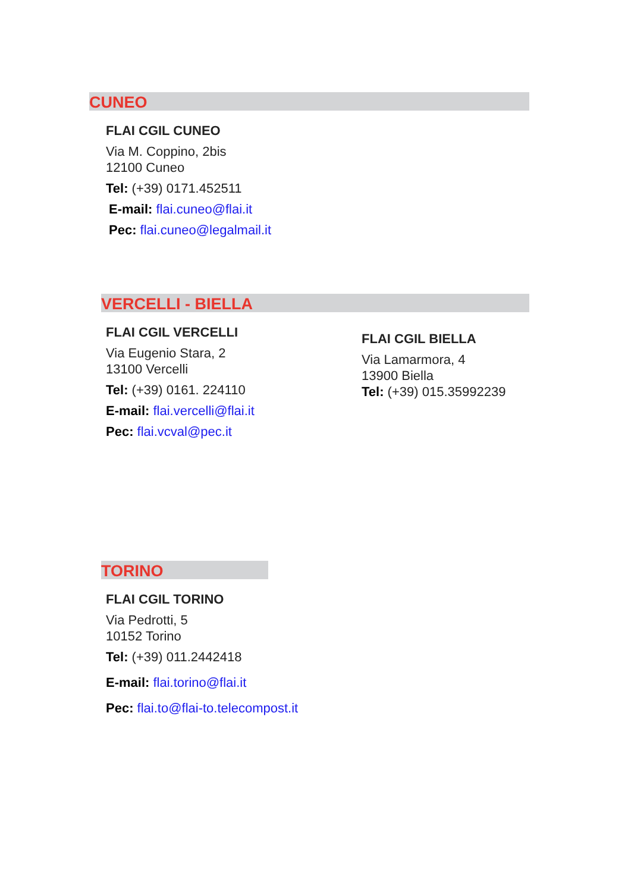CUNEO
FLAI CGIL CUNEO
Via M. Coppino, 2bis
12100 Cuneo
Tel: (+39) 0171.452511
E-mail: flai.cuneo@flai.it
Pec: flai.cuneo@legalmail.it
VERCELLI - BIELLA
FLAI CGIL VERCELLI
Via Eugenio Stara, 2
13100 Vercelli
Tel: (+39) 0161. 224110
E-mail: flai.vercelli@flai.it
Pec: flai.vcval@pec.it
FLAI CGIL BIELLA
Via Lamarmora, 4
13900 Biella
Tel: (+39) 015.35992239
TORINO
FLAI CGIL TORINO
Via Pedrotti, 5
10152 Torino
Tel: (+39) 011.2442418
E-mail: flai.torino@flai.it
Pec: flai.to@flai-to.telecompost.it